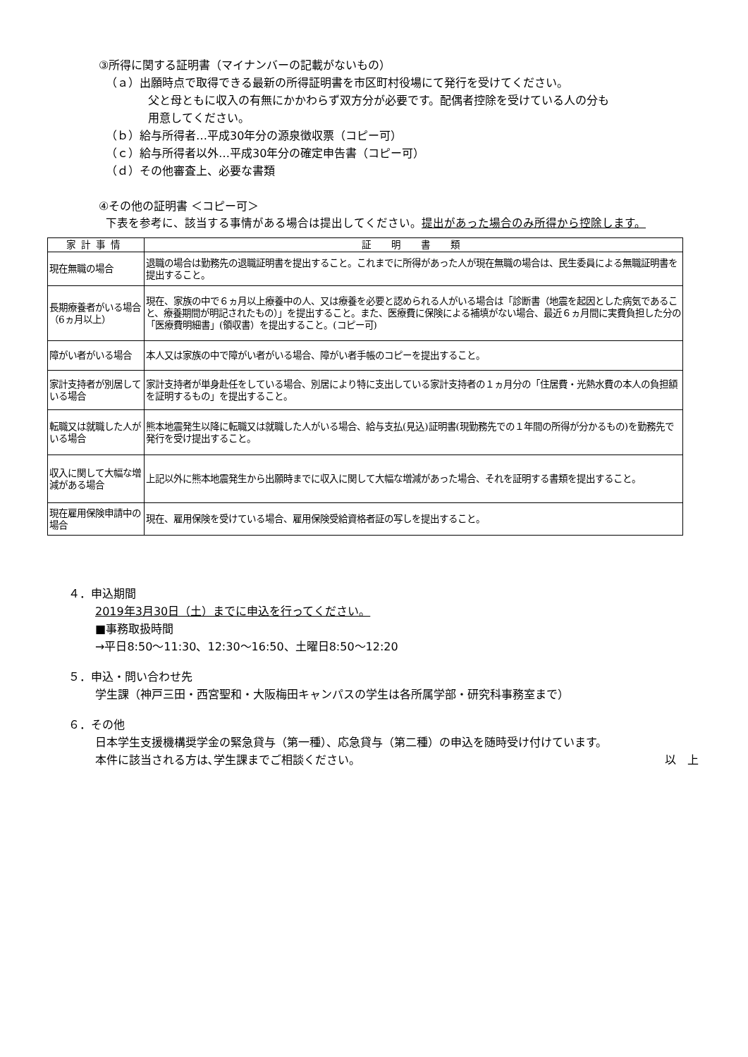③所得に関する証明書（マイナンバーの記載がないもの）
（ａ）出願時点で取得できる最新の所得証明書を市区町村役場にて発行を受けてください。
父と母ともに収入の有無にかかわらず双方分が必要です。配偶者控除を受けている人の分も
用意してください。
（ｂ）給与所得者…平成30年分の源泉徴収票（コピー可）
（ｃ）給与所得者以外…平成30年分の確定申告書（コピー可）
（ｄ）その他審査上、必要な書類
④その他の証明書 ＜コピー可＞
下表を参考に、該当する事情がある場合は提出してください。提出があった場合のみ所得から控除します。
| 家計事情 | 証 明 書 類 |
| --- | --- |
| 現在無職の場合 | 退職の場合は勤務先の退職証明書を提出すること。これまでに所得があった人が現在無職の場合は、民生委員による無職証明書を提出すること。 |
| 長期療養者がいる場合（6ヵ月以上） | 現在、家族の中で６ヵ月以上療養中の人、又は療養を必要と認められる人がいる場合は「診断書（地震を起因とした病気であること、療養期間が明記されたもの）」を提出すること。また、医療費に保険による補填がない場合、最近６ヵ月間に実費負担した分の「医療費明細書」(領収書）を提出すること。(コピー可) |
| 障がい者がいる場合 | 本人又は家族の中で障がい者がいる場合、障がい者手帳のコピーを提出すること。 |
| 家計支持者が別居している場合 | 家計支持者が単身赴任をしている場合、別居により特に支出している家計支持者の１ヵ月分の「住居費・光熱水費の本人の負担額を証明するもの」を提出すること。 |
| 転職又は就職した人がいる場合 | 熊本地震発生以降に転職又は就職した人がいる場合、給与支払(見込)証明書(現勤務先での１年間の所得が分かるもの)を勤務先で発行を受け提出すること。 |
| 収入に関して大幅な増減がある場合 | 上記以外に熊本地震発生から出願時までに収入に関して大幅な増減があった場合、それを証明する書類を提出すること。 |
| 現在雇用保険申請中の場合 | 現在、雇用保険を受けている場合、雇用保険受給資格者証の写しを提出すること。 |
４．申込期間
2019年3月30日（土）までに申込を行ってください。
■事務取扱時間
→平日8:50～11:30、12:30～16:50、土曜日8:50～12:20
５．申込・問い合わせ先
学生課（神戸三田・西宮聖和・大阪梅田キャンパスの学生は各所属学部・研究科事務室まで）
６．その他
日本学生支援機構奨学金の緊急貸与（第一種）、応急貸与（第二種）の申込を随時受け付けています。
本件に該当される方は､学生課までご相談ください。 以　上